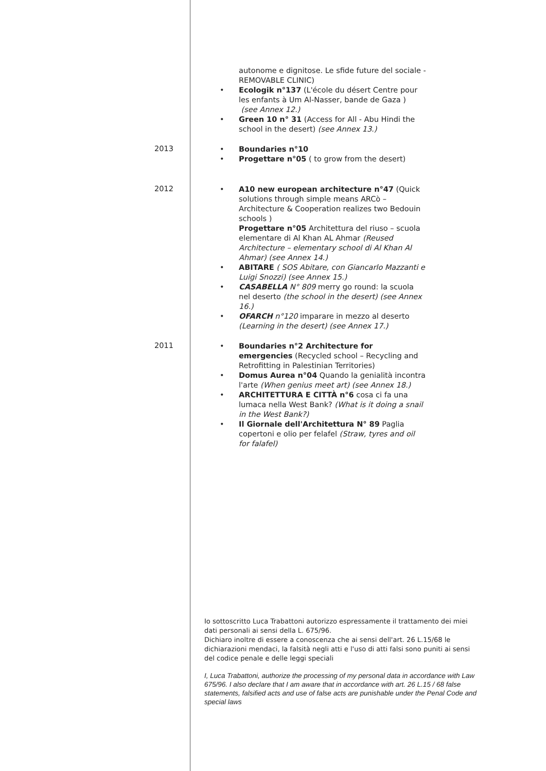autonome e dignitose. Le sfide future del sociale - REMOVABLE CLINIC)
Ecologik n°137 (L'école du désert Centre pour les enfants à Um Al-Nasser, bande de Gaza )
(see Annex 12.)
Green 10 n° 31 (Access for All - Abu Hindi the school in the desert) (see Annex 13.)
2013
Boundaries n°10
Progettare n°05 ( to grow from the desert)
2012
A10 new european architecture n°47 (Quick solutions through simple means ARCò – Architecture & Cooperation realizes two Bedouin schools )
Progettare n°05 Architettura del riuso – scuola elementare di Al Khan AL Ahmar (Reused Architecture – elementary school di Al Khan Al Ahmar) (see Annex 14.)
ABITARE ( SOS Abitare, con Giancarlo Mazzanti e Luigi Snozzi) (see Annex 15.)
CASABELLA N° 809 merry go round: la scuola nel deserto (the school in the desert) (see Annex 16.)
OFARCH n°120 imparare in mezzo al deserto (Learning in the desert) (see Annex 17.)
2011
Boundaries n°2 Architecture for emergencies (Recycled school – Recycling and Retrofitting in Palestinian Territories)
Domus Aurea n°04 Quando la genialità incontra l'arte (When genius meet art) (see Annex 18.)
ARCHITETTURA E CITTÀ n°6 cosa ci fa una lumaca nella West Bank? (What is it doing a snail in the West Bank?)
Il Giornale dell'Architettura N° 89 Paglia copertoni e olio per felafel (Straw, tyres and oil for falafel)
Io sottoscritto Luca Trabattoni autorizzo espressamente il trattamento dei miei dati personali ai sensi della L. 675/96.
Dichiaro inoltre di essere a conoscenza che ai sensi dell'art. 26 L.15/68 le dichiarazioni mendaci, la falsità negli atti e l'uso di atti falsi sono puniti ai sensi del codice penale e delle leggi speciali
I, Luca Trabattoni, authorize the processing of my personal data in accordance with Law 675/96. I also declare that I am aware that in accordance with art. 26 L.15 / 68 false statements, falsified acts and use of false acts are punishable under the Penal Code and special laws